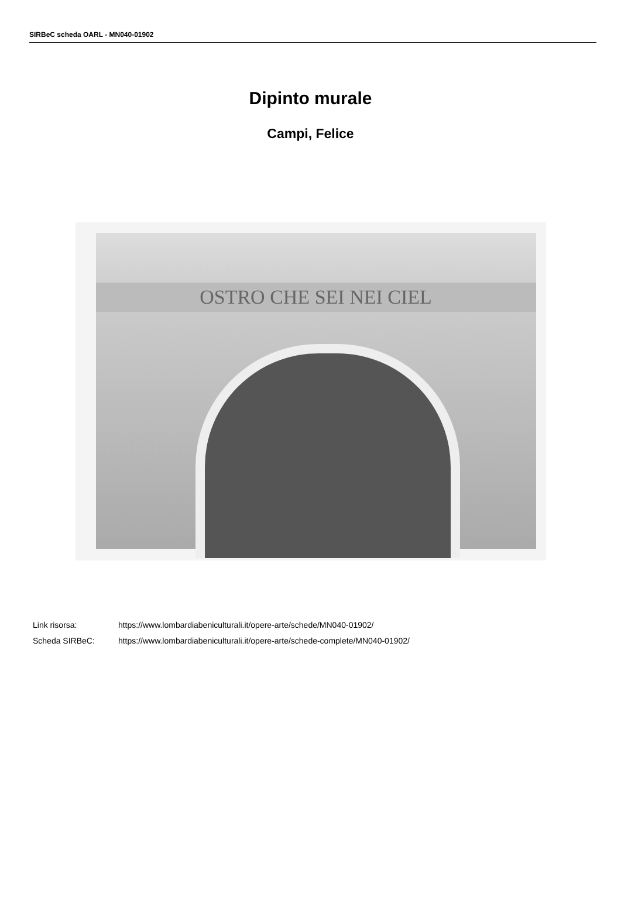SIRBeC scheda OARL - MN040-01902
Dipinto murale
Campi, Felice
OSTRO CHE SEI NEI CIEL
Link risorsa: https://www.lombardiabeniculturali.it/opere-arte/schede/MN040-01902/
Scheda SIRBeC: https://www.lombardiabeniculturali.it/opere-arte/schede-complete/MN040-01902/